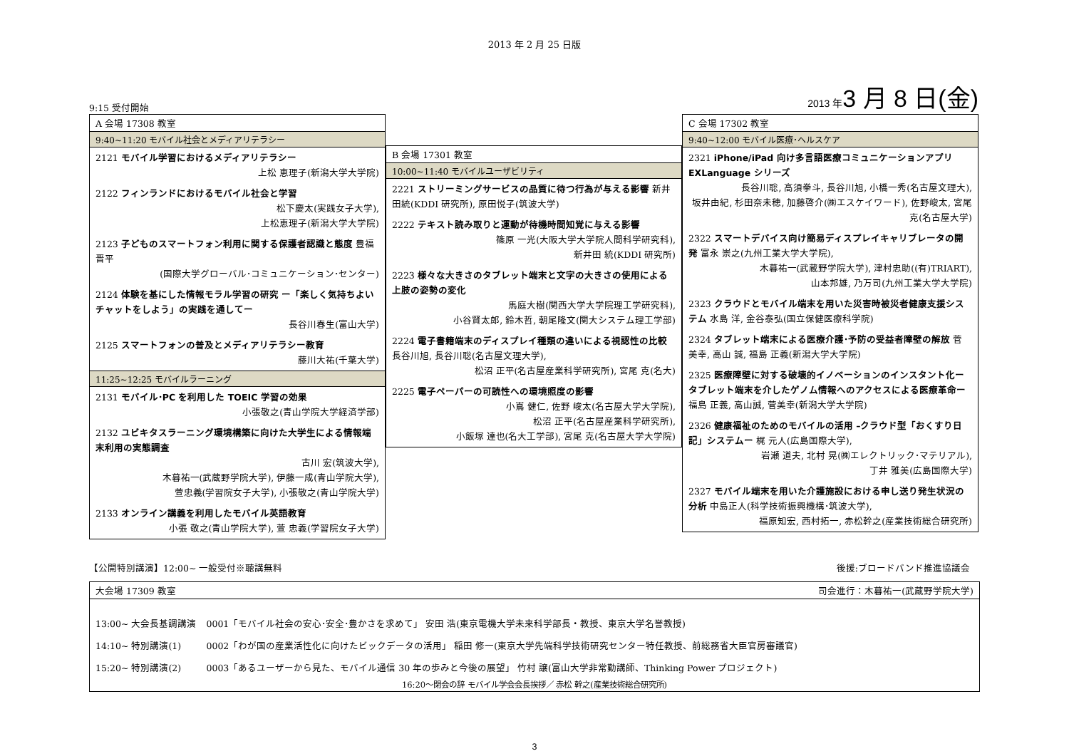2013 年 2 月 25 日版
9:15 受付開始
2013 年3 月 8 日(金)
A 会場 17308 教室
9:40~11:20 モバイル社会とメディアリテラシー
2121 モバイル学習におけるメディアリテラシー
上松 恵理子(新潟大学大学院)
2122 フィンランドにおけるモバイル社会と学習
松下慶太(実践女子大学),
上松恵理子(新潟大学大学院)
2123 子どものスマートフォン利用に関する保護者認識と態度 豊福晋平
(国際大学グローバル･コミュニケーション･センター)
2124 体験を基にした情報モラル学習の研究 ー「楽しく気持ちよいチャットをしよう」の実践を通してー
長谷川春生(富山大学)
2125 スマートフォンの普及とメディアリテラシー教育
藤川大祐(千葉大学)
11:25~12:25 モバイルラーニング
2131 モバイル･PC を利用した TOEIC 学習の効果
小張敬之(青山学院大学経済学部)
2132 ユビキタスラーニング環境構築に向けた大学生による情報端末利用の実態調査
古川 宏(筑波大学),
木暮祐一(武蔵野学院大学), 伊藤一成(青山学院大学),
萱忠義(学習院女子大学), 小張敬之(青山学院大学)
2133 オンライン講義を利用したモバイル英語教育
小張 敬之(青山学院大学), 萱 忠義(学習院女子大学)
B 会場 17301 教室
10:00~11:40 モバイルユーザビリティ
2221 ストリーミングサービスの品質に待つ行為が与える影響 新井田統(KDDI 研究所), 原田悦子(筑波大学)
2222 テキスト読み取りと運動が待機時間知覚に与える影響
篠原 一光(大阪大学大学院人間科学研究科),
新井田 統(KDDI 研究所)
2223 様々な大きさのタブレット端末と文字の大きさの使用による上肢の姿勢の変化
馬庭大樹(関西大学大学院理工学研究科),
小谷賢太郎, 鈴木哲, 朝尾隆文(関大システム理工学部)
2224 電子書籍端末のディスプレイ種類の違いによる視認性の比較 長谷川旭, 長谷川聡(名古屋文理大学),
松沼 正平(名古屋産業科学研究所), 宮尾 克(名大)
2225 電子ペーパーの可読性への環境照度の影響
小嶌 健仁, 佐野 峻太(名古屋大学大学院),
松沼 正平(名古屋産業科学研究所),
小飯塚 達也(名大工学部), 宮尾 克(名古屋大学大学院)
C 会場 17302 教室
9:40~12:00 モバイル医療･ヘルスケア
2321 iPhone/iPad 向け多言語医療コミュニケーションアプリ EXLanguage シリーズ
長谷川聡, 高須拳斗, 長谷川旭, 小橋一秀(名古屋文理大),
坂井由紀, 杉田奈未穂, 加藤啓介(㈱エスケイワード), 佐野峻太, 宮尾 克(名古屋大学)
2322 スマートデバイス向け簡易ディスプレイキャリブレータの開発 富永 崇之(九州工業大学大学院),
木暮祐一(武蔵野学院大学), 津村忠助((有)TRIART),
山本邦雄, 乃万司(九州工業大学大学院)
2323 クラウドとモバイル端末を用いた災害時被災者健康支援システム 水島 洋, 金谷泰弘(国立保健医療科学院)
2324 タブレット端末による医療介護･予防の受益者障壁の解放 菅 美幸, 高山 誠, 福島 正義(新潟大学大学院)
2325 医療障壁に対する破壊的イノベーションのインスタント化ータブレット端末を介したゲノム情報へのアクセスによる医療革命ー 福島 正義, 高山誠, 菅美幸(新潟大学大学院)
2326 健康福祉のためのモバイルの活用 –クラウド型「おくすり日記」システムー 梶 元人(広島国際大学),
岩瀬 道夫, 北村 晃(㈱エレクトリック･マテリアル),
丁井 雅美(広島国際大学)
2327 モバイル端末を用いた介護施設における申し送り発生状況の分析 中島正人(科学技術振興機構･筑波大学),
福原知宏, 西村拓一, 赤松幹之(産業技術総合研究所)
【公開特別講演】12:00~ 一般受付※聴講無料
後援:ブロードバンド推進協議会
大会場 17309 教室 司会進行：木暮祐一(武蔵野学院大学)
| 13:00~ 大会長基調講演 | 0001「モバイル社会の安心･安全･豊かさを求めて」 安田 浩(東京電機大学未来科学部長・教授、東京大学名誉教授) |
| 14:10~ 特別講演(1) | 0002「わが国の産業活性化に向けたビックデータの活用」 稲田 修一(東京大学先端科学技術研究センター特任教授、前総務省大臣官房審議官) |
| 15:20~ 特別講演(2) | 0003「あるユーザーから見た、モバイル通信 30 年の歩みと今後の展望」 竹村 譲(富山大学非常勤講師、Thinking Power プロジェクト) |
16:20～閉会の辞 モバイル学会会長挨拶／ 赤松 幹之(産業技術総合研究所)
3